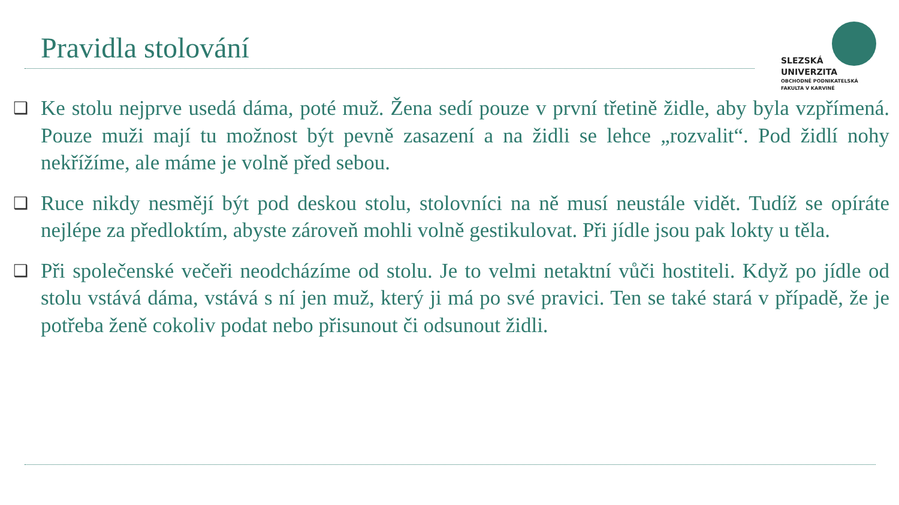Pravidla stolování
SLEZSKÁ
UNIVERZITA
OBCHODNĚ PODNIKATELSKÁ
FAKULTA V KARVINÉ
❑ Ke stolu nejprve usedá dáma, poté muž. Žena sedí pouze v první třetině židle, aby byla vzpřímená. Pouze muži mají tu možnost být pevně zasazení a na židli se lehce „rozvalit“. Pod židlí nohy nekřížíme, ale máme je volně před sebou.
❑ Ruce nikdy nesmějí být pod deskou stolu, stolovníci na ně musí neustále vidět. Tudíž se opíráte nejlépe za předloktím, abyste zároveň mohli volně gestikulovat. Při jídle jsou pak lokty u těla.
❑ Při společenské večeři neodcházíme od stolu. Je to velmi netaktní vůči hostiteli. Když po jídle od stolu vstává dáma, vstává s ní jen muž, který ji má po své pravici. Ten se také stará v případě, že je potřeba ženě cokoliv podat nebo přisunout či odsunout židli.